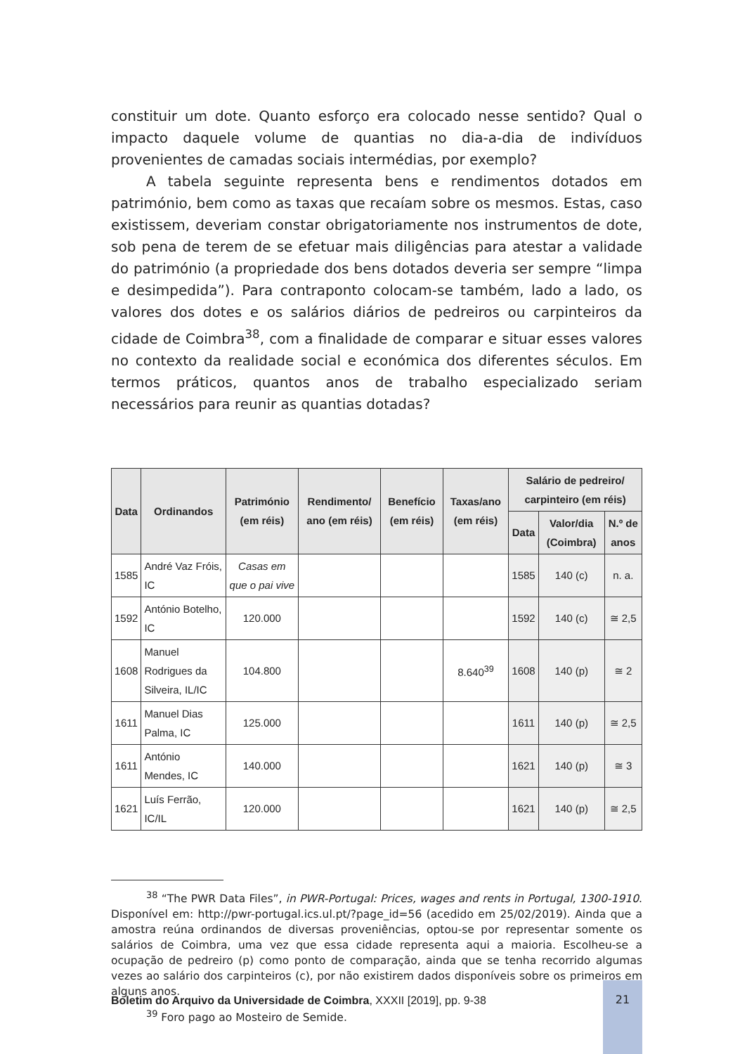constituir um dote. Quanto esforço era colocado nesse sentido? Qual o impacto daquele volume de quantias no dia-a-dia de indivíduos provenientes de camadas sociais intermédias, por exemplo?
A tabela seguinte representa bens e rendimentos dotados em património, bem como as taxas que recaíam sobre os mesmos. Estas, caso existissem, deveriam constar obrigatoriamente nos instrumentos de dote, sob pena de terem de se efetuar mais diligências para atestar a validade do património (a propriedade dos bens dotados deveria ser sempre “limpa e desimpedida”). Para contraponto colocam-se também, lado a lado, os valores dos dotes e os salários diários de pedreiros ou carpinteiros da cidade de Coimbra<sup>38</sup>, com a finalidade de comparar e situar esses valores no contexto da realidade social e económica dos diferentes séculos. Em termos práticos, quantos anos de trabalho especializado seriam necessários para reunir as quantias dotadas?
| Data | Ordinandos | Património (em réis) | Rendimento/ ano (em réis) | Benefício (em réis) | Taxas/ano (em réis) | Salário de pedreiro/ carpinteiro (em réis) | | |
| --- | --- | --- | --- | --- | --- | --- | --- | --- |
| | | | | | | Data | Valor/dia (Coimbra) | N.º de anos |
| 1585 | André Vaz Fróis, IC | Casas em que o pai vive | | | | 1585 | 140 (c) | n. a. |
| 1592 | António Botelho, IC | 120.000 | | | | 1592 | 140 (c) | ≅ 2,5 |
| 1608 | Manuel Rodrigues da Silveira, IL/IC | 104.800 | | | 8.640<sup>39</sup> | 1608 | 140 (p) | ≅ 2 |
| 1611 | Manuel Dias Palma, IC | 125.000 | | | | 1611 | 140 (p) | ≅ 2,5 |
| 1611 | António Mendes, IC | 140.000 | | | | 1621 | 140 (p) | ≅ 3 |
| 1621 | Luís Ferrão, IC/IL | 120.000 | | | | 1621 | 140 (p) | ≅ 2,5 |
<sup>38</sup> “The PWR Data Files”, in PWR-Portugal: Prices, wages and rents in Portugal, 1300-1910. Disponível em: http://pwr-portugal.ics.ul.pt/?page_id=56 (acedido em 25/02/2019). Ainda que a amostra reúna ordinandos de diversas proveniências, optou-se por representar somente os salários de Coimbra, uma vez que essa cidade representa aqui a maioria. Escolheu-se a ocupação de pedreiro (p) como ponto de comparação, ainda que se tenha recorrido algumas vezes ao salário dos carpinteiros (c), por não existirem dados disponíveis sobre os primeiros em alguns anos.
<sup>39</sup> Foro pago ao Mosteiro de Semide.
Boletim do Arquivo da Universidade de Coimbra, XXXII [2019], pp. 9-38
21